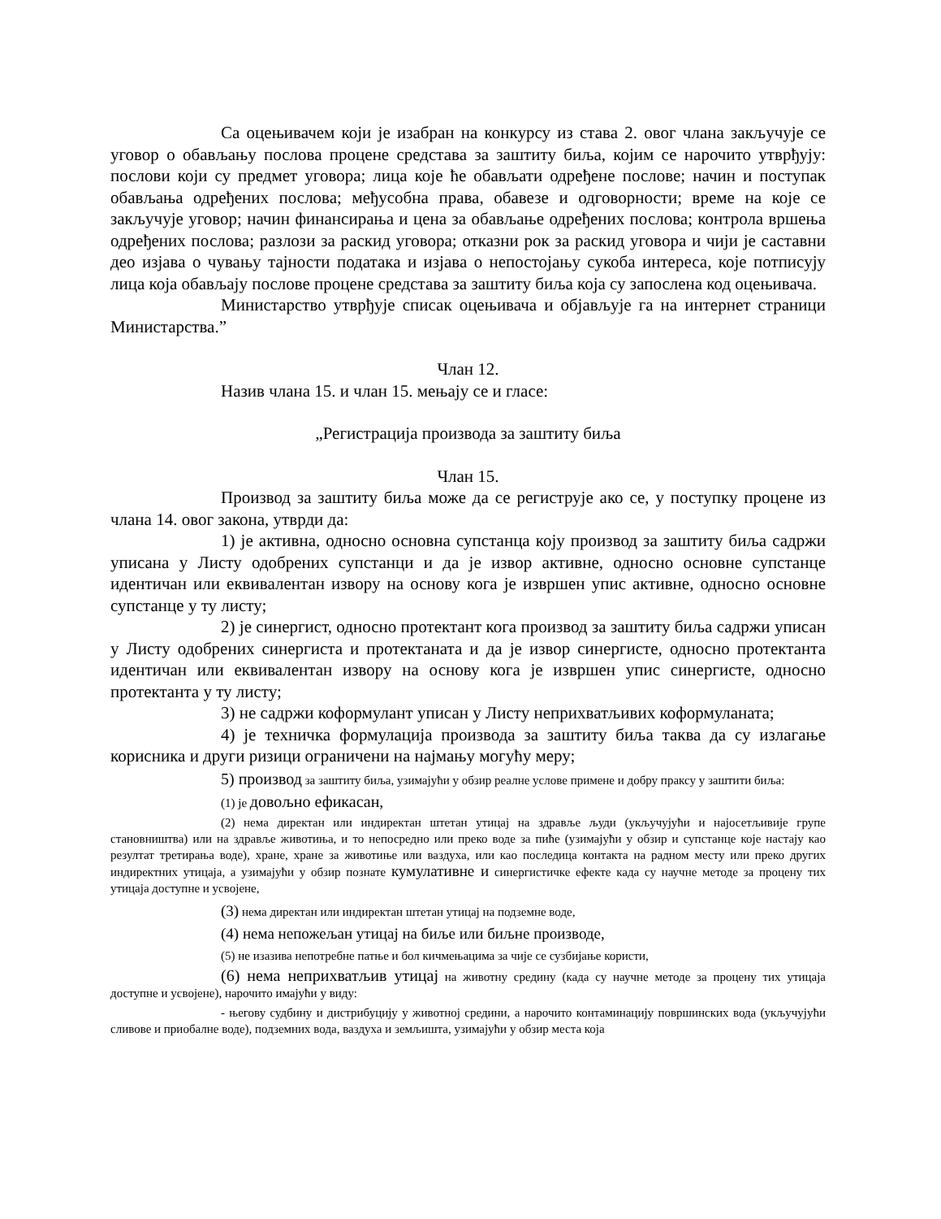Са оцењивачем који је изабран на конкурсу из става 2. овог члана закључује се уговор о обављању послова процене средстава за заштиту биља, којим се нарочито утврђују: послови који су предмет уговора; лица које ће обављати одређене послове; начин и поступак обављања одређених послова; међусобна права, обавезе и одговорности; време на које се закључује уговор; начин финансирања и цена за обављање одређених послова; контрола вршења одређених послова; разлози за раскид уговора; отказни рок за раскид уговора и чији је саставни део изјава о чувању тајности података и изјава о непостојању сукоба интереса, које потписују лица која обављају послове процене средстава за заштиту биља која су запослена код оцењивача.
Министарство утврђује списак оцењивача и објављује га на интернет страници Министарства.”
Члан 12.
Назив члана 15. и члан 15. мењају се и гласе:
„Регистрација производа за заштиту биља
Члан 15.
Производ за заштиту биља може да се региструје ако се, у поступку процене из члана 14. овог закона, утврди да:
1) је активна, односно основна супстанца коју производ за заштиту биља садржи уписана у Листу одобрених супстанци и да је извор активне, односно основне супстанце идентичан или еквивалентан извору на основу кога је извршен упис активне, односно основне супстанце у ту листу;
2) је синергист, односно протектант кога производ за заштиту биља садржи уписан у Листу одобрених синергиста и протектаната и да је извор синергисте, односно протектанта идентичан или еквивалентан извору на основу кога је извршен упис синергисте, односно протектанта у ту листу;
3) не садржи коформулант уписан у Листу неприхватљивих коформуланата;
4) је техничка формулација производа за заштиту биља таква да су излагање корисника и други ризици ограничени на најмању могућу меру;
5) производ за заштиту биља, узимајући у обзир реалне услове примене и добру праксу у заштити биља:
(1) је довољно ефикасан,
(2) нема директан или индиректан штетан утицај на здравље људи (укључујући и најосетљивије групе становништва) или на здравље животиња, и то непосредно или преко воде за пиће (узимајући у обзир и супстанце које настају као резултат третирања воде), хране, хране за животиње или ваздуха, или као последица контакта на радном месту или преко других индиректних утицаја, а узимајући у обзир познате кумулативне и синергистичке ефекте када су научне методе за процену тих утицаја доступне и усвојене,
(3) нема директан или индиректан штетан утицај на подземне воде,
(4) нема непожељан утицај на биље или биљне производе,
(5) не изазива непотребне патње и бол кичмењацима за чије се сузбијање користи,
(6) нема неприхватљив утицај на животну средину (када су научне методе за процену тих утицаја доступне и усвојене), нарочито имајући у виду:
- његову судбину и дистрибуцију у животној средини, а нарочито контаминацију површинских вода (укључујући сливове и приобалне воде), подземних вода, ваздуха и земљишта, узимајући у обзир места која